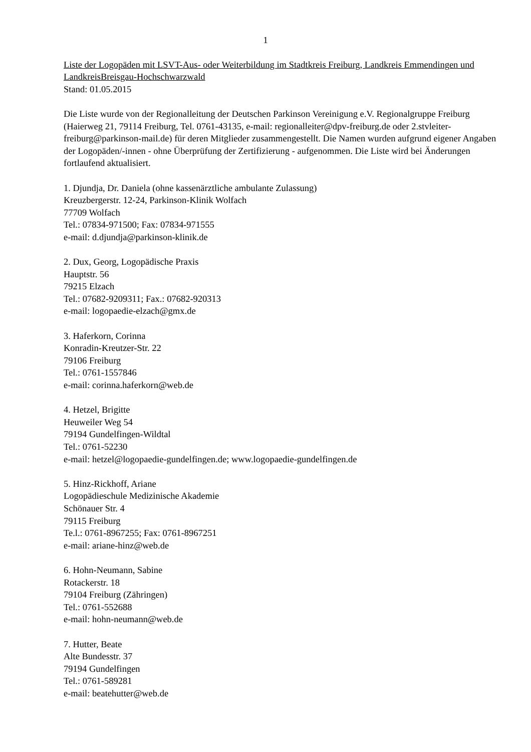1
Liste der Logopäden mit LSVT-Aus- oder Weiterbildung im Stadtkreis Freiburg, Landkreis Emmendingen und LandkreisBreisgau-Hochschwarzwald
Stand: 01.05.2015
Die Liste wurde von der Regionalleitung der Deutschen Parkinson Vereinigung e.V. Regionalgruppe Freiburg (Haierweg 21, 79114 Freiburg, Tel. 0761-43135, e-mail: regionalleiter@dpv-freiburg.de oder 2.stvleiter-freiburg@parkinson-mail.de) für deren Mitglieder zusammengestellt. Die Namen wurden aufgrund eigener Angaben der Logopäden/-innen - ohne Überprüfung der Zertifizierung - aufgenommen. Die Liste wird bei Änderungen fortlaufend aktualisiert.
1. Djundja, Dr. Daniela (ohne kassenärztliche ambulante Zulassung)
Kreuzbergerstr. 12-24, Parkinson-Klinik Wolfach
77709 Wolfach
Tel.: 07834-971500; Fax: 07834-971555
e-mail: d.djundja@parkinson-klinik.de
2. Dux, Georg, Logopädische Praxis
Hauptstr. 56
79215 Elzach
Tel.: 07682-9209311; Fax.: 07682-920313
e-mail: logopaedie-elzach@gmx.de
3. Haferkorn, Corinna
Konradin-Kreutzer-Str. 22
79106 Freiburg
Tel.: 0761-1557846
e-mail: corinna.haferkorn@web.de
4. Hetzel, Brigitte
Heuweiler Weg 54
79194 Gundelfingen-Wildtal
Tel.: 0761-52230
e-mail: hetzel@logopaedie-gundelfingen.de; www.logopaedie-gundelfingen.de
5. Hinz-Rickhoff, Ariane
Logopädieschule Medizinische Akademie
Schönauer Str. 4
79115 Freiburg
Te.l.: 0761-8967255; Fax: 0761-8967251
e-mail: ariane-hinz@web.de
6. Hohn-Neumann, Sabine
Rotackerstr. 18
79104 Freiburg (Zähringen)
Tel.: 0761-552688
e-mail: hohn-neumann@web.de
7. Hutter, Beate
Alte Bundesstr. 37
79194 Gundelfingen
Tel.: 0761-589281
e-mail: beatehutter@web.de